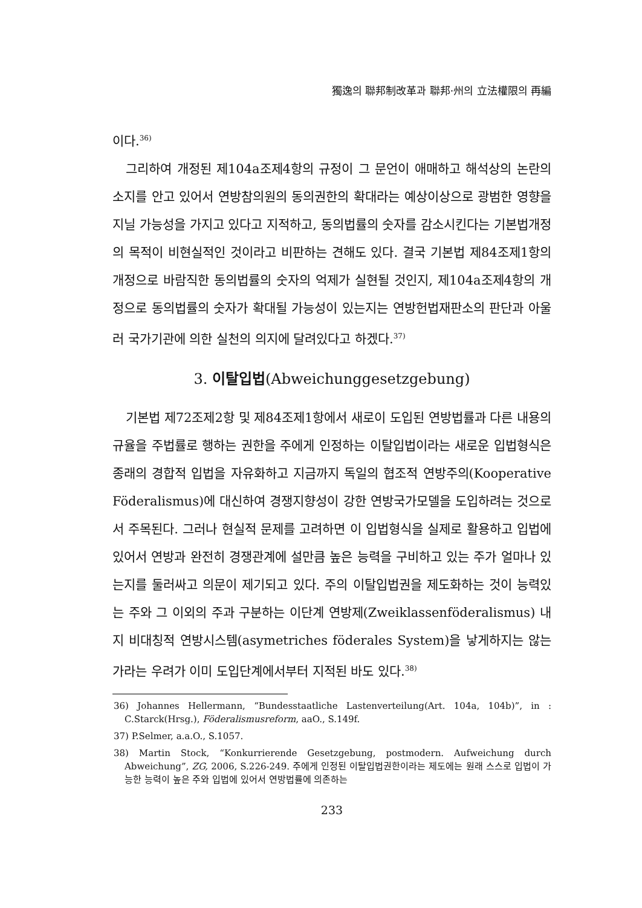獨逸의 聯邦制改革과 聯邦·州의 立法權限의 再編
이다.<sup>36)</sup>
그리하여 개정된 제104a조제4항의 규정이 그 문언이 애매하고 해석상의 논란의 소지를 안고 있어서 연방참의원의 동의권한의 확대라는 예상이상으로 광범한 영향을 지닐 가능성을 가지고 있다고 지적하고, 동의법률의 숫자를 감소시킨다는 기본법개정의 목적이 비현실적인 것이라고 비판하는 견해도 있다. 결국 기본법 제84조제1항의 개정으로 바람직한 동의법률의 숫자의 억제가 실현될 것인지, 제104a조제4항의 개정으로 동의법률의 숫자가 확대될 가능성이 있는지는 연방헌법재판소의 판단과 아울러 국가기관에 의한 실천의 의지에 달려있다고 하겠다.<sup>37)</sup>
3. 이탈입법(Abweichunggesetzgebung)
기본법 제72조제2항 및 제84조제1항에서 새로이 도입된 연방법률과 다른 내용의 규율을 주법률로 행하는 권한을 주에게 인정하는 이탈입법이라는 새로운 입법형식은 종래의 경합적 입법을 자유화하고 지금까지 독일의 협조적 연방주의(Kooperative Föderalismus)에 대신하여 경쟁지향성이 강한 연방국가모델을 도입하려는 것으로서 주목된다. 그러나 현실적 문제를 고려하면 이 입법형식을 실제로 활용하고 입법에 있어서 연방과 완전히 경쟁관계에 설만큼 높은 능력을 구비하고 있는 주가 얼마나 있는지를 둘러싸고 의문이 제기되고 있다. 주의 이탈입법권을 제도화하는 것이 능력있는 주와 그 이외의 주과 구분하는 이단계 연방제(Zweiklassenföderalismus) 내지 비대칭적 연방시스템(asymetriches föderales System)을 낳게하지는 않는가라는 우려가 이미 도입단계에서부터 지적된 바도 있다.<sup>38)</sup>
36) Johannes Hellermann, “Bundesstaatliche Lastenverteilung(Art. 104a, 104b)”, in : C.Starck(Hrsg.), Föderalismusreform, aaO., S.149f.
37) P.Selmer, a.a.O., S.1057.
38) Martin Stock, “Konkurrierende Gesetzgebung, postmodern. Aufweichung durch Abweichung”, ZG, 2006, S.226-249. 주에게 인정된 이탈입법권한이라는 제도에는 원래 스스로 입법이 가능한 능력이 높은 주와 입법에 있어서 연방법률에 의존하는
233